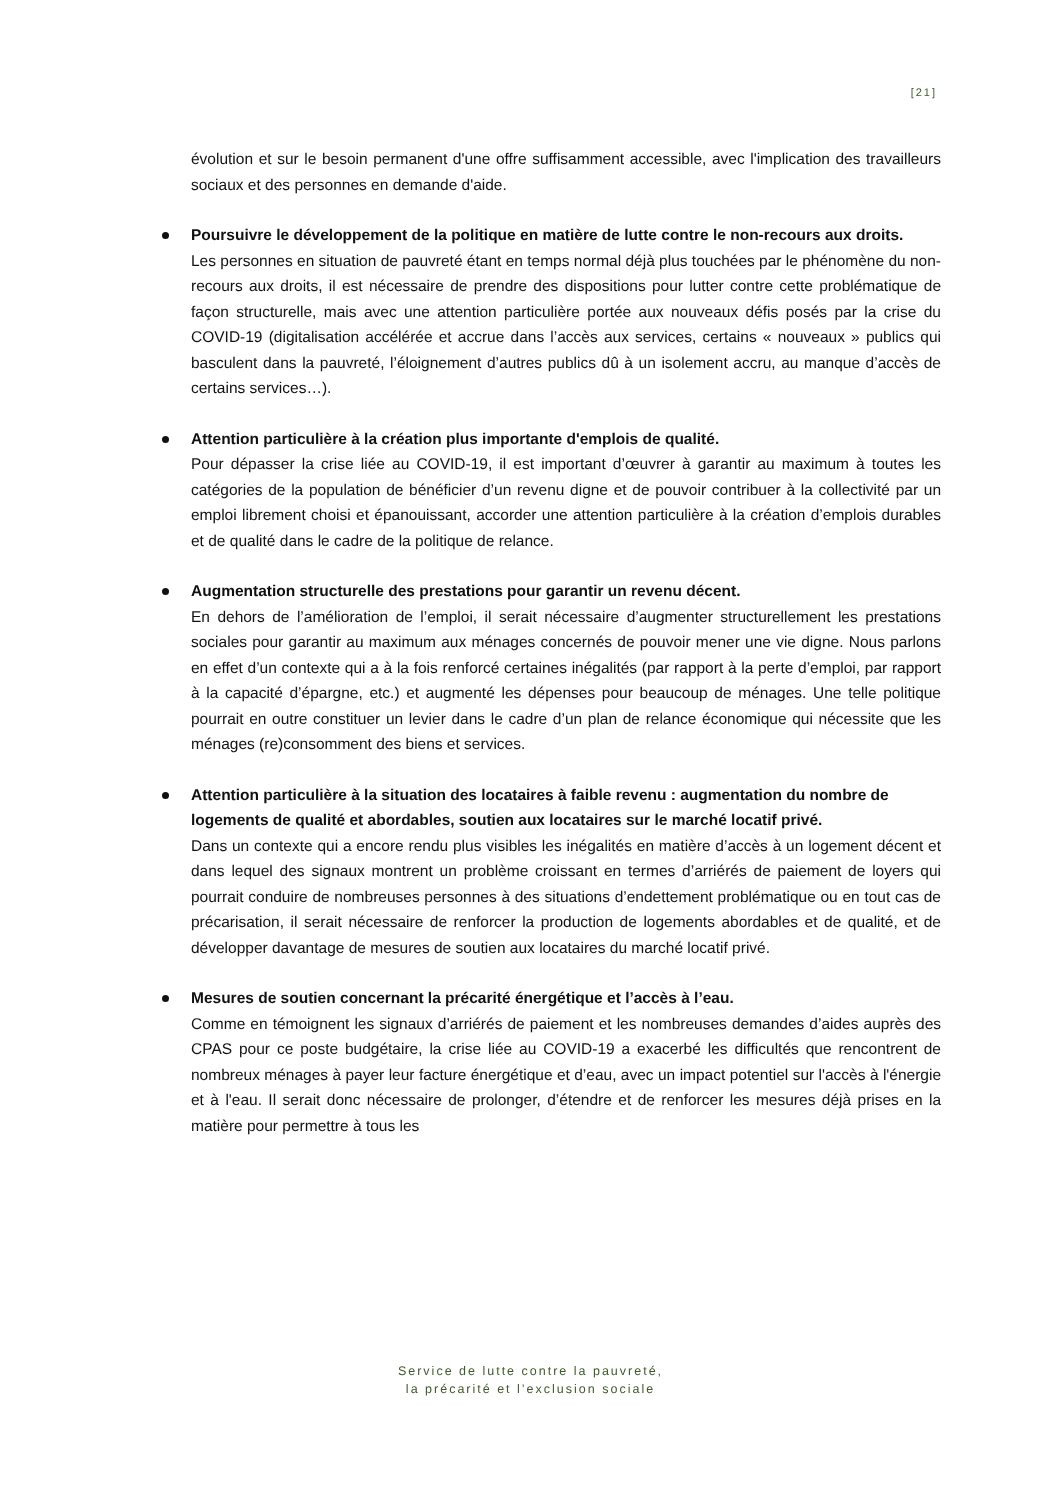[21]
évolution et sur le besoin permanent d'une offre suffisamment accessible, avec l'implication des travailleurs sociaux et des personnes en demande d'aide.
Poursuivre le développement de la politique en matière de lutte contre le non-recours aux droits.
Les personnes en situation de pauvreté étant en temps normal déjà plus touchées par le phénomène du non-recours aux droits, il est nécessaire de prendre des dispositions pour lutter contre cette problématique de façon structurelle, mais avec une attention particulière portée aux nouveaux défis posés par la crise du COVID-19 (digitalisation accélérée et accrue dans l’accès aux services, certains « nouveaux » publics qui basculent dans la pauvreté, l’éloignement d’autres publics dû à un isolement accru, au manque d’accès de certains services…).
Attention particulière à la création plus importante d'emplois de qualité.
Pour dépasser la crise liée au COVID-19, il est important d’œuvrer à garantir au maximum à toutes les catégories de la population de bénéficier d’un revenu digne et de pouvoir contribuer à la collectivité par un emploi librement choisi et épanouissant, accorder une attention particulière à la création d’emplois durables et de qualité dans le cadre de la politique de relance.
Augmentation structurelle des prestations pour garantir un revenu décent.
En dehors de l’amélioration de l’emploi, il serait nécessaire d’augmenter structurellement les prestations sociales pour garantir au maximum aux ménages concernés de pouvoir mener une vie digne. Nous parlons en effet d’un contexte qui a à la fois renforcé certaines inégalités (par rapport à la perte d’emploi, par rapport à la capacité d’épargne, etc.) et augmenté les dépenses pour beaucoup de ménages. Une telle politique pourrait en outre constituer un levier dans le cadre d’un plan de relance économique qui nécessite que les ménages (re)consomment des biens et services.
Attention particulière à la situation des locataires à faible revenu : augmentation du nombre de logements de qualité et abordables, soutien aux locataires sur le marché locatif privé.
Dans un contexte qui a encore rendu plus visibles les inégalités en matière d’accès à un logement décent et dans lequel des signaux montrent un problème croissant en termes d’arriérés de paiement de loyers qui pourrait conduire de nombreuses personnes à des situations d’endettement problématique ou en tout cas de précarisation, il serait nécessaire de renforcer la production de logements abordables et de qualité, et de développer davantage de mesures de soutien aux locataires du marché locatif privé.
Mesures de soutien concernant la précarité énergétique et l’accès à l’eau.
Comme en témoignent les signaux d’arriérés de paiement et les nombreuses demandes d’aides auprès des CPAS pour ce poste budgétaire, la crise liée au COVID-19 a exacerbé les difficultés que rencontrent de nombreux ménages à payer leur facture énergétique et d’eau, avec un impact potentiel sur l'accès à l'énergie et à l'eau. Il serait donc nécessaire de prolonger, d’étendre et de renforcer les mesures déjà prises en la matière pour permettre à tous les
Service de lutte contre la pauvreté,
la précarité et l’exclusion sociale